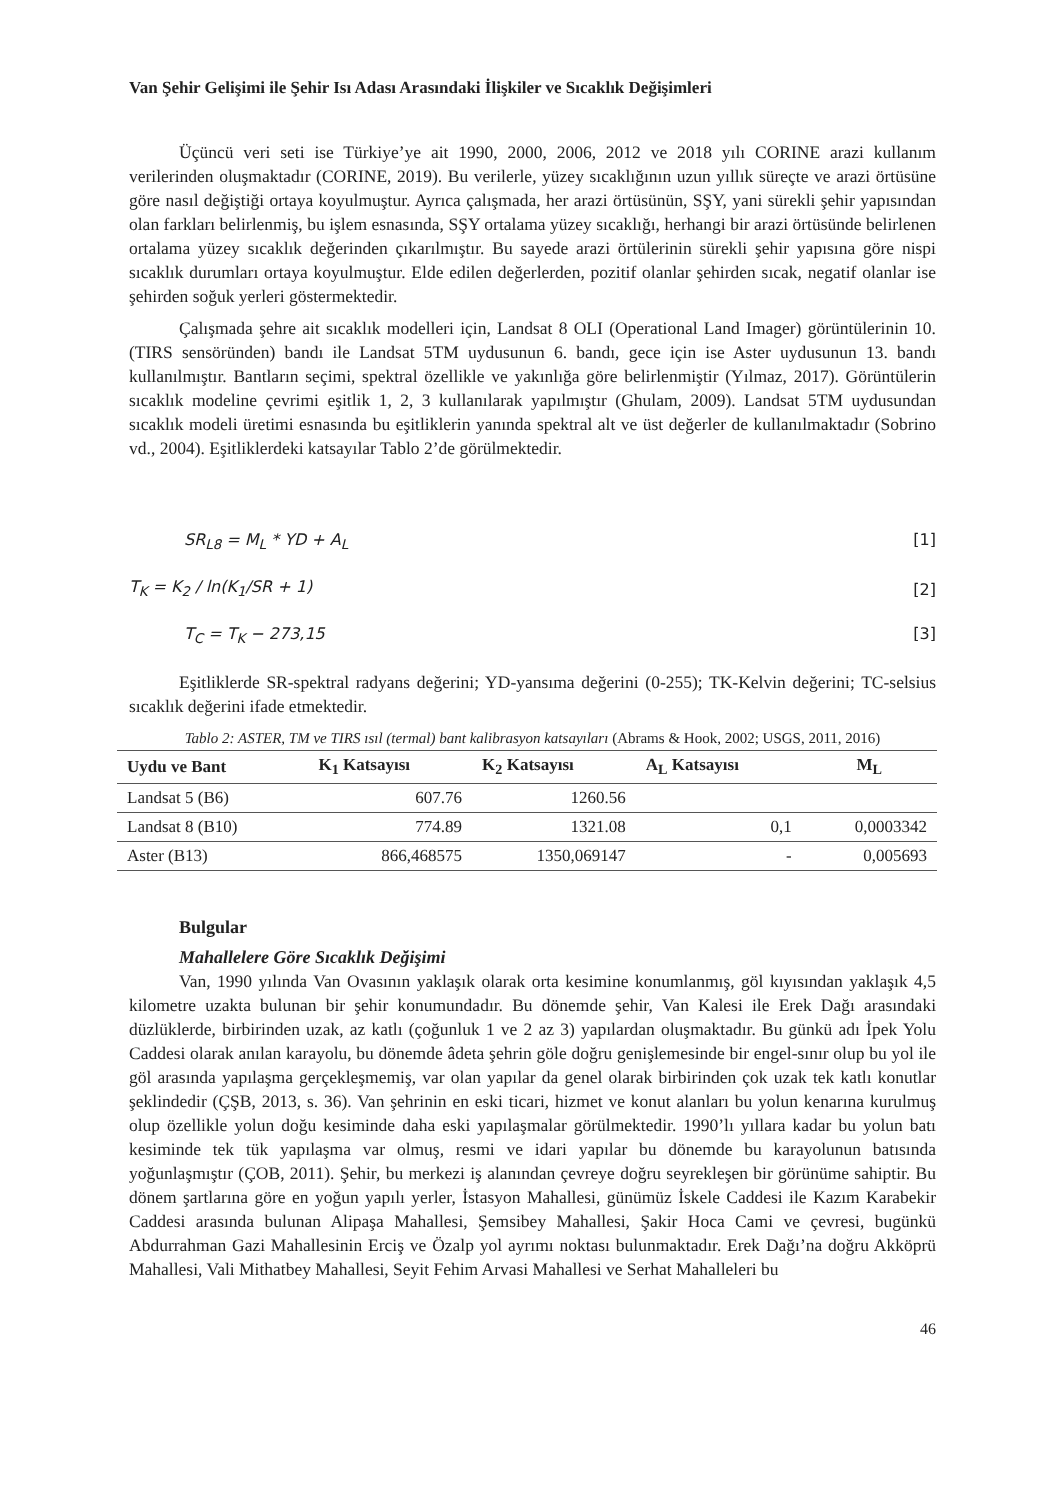Van Şehir Gelişimi ile Şehir Isı Adası Arasındaki İlişkiler ve Sıcaklık Değişimleri
Üçüncü veri seti ise Türkiye’ye ait 1990, 2000, 2006, 2012 ve 2018 yılı CORINE arazi kullanım verilerinden oluşmaktadır (CORINE, 2019). Bu verilerle, yüzey sıcaklığının uzun yıllık süreçte ve arazi örtüsüne göre nasıl değiştiği ortaya koyulmuştur. Ayrıca çalışmada, her arazi örtüsünün, SŞY, yani sürekli şehir yapısından olan farkları belirlenmiş, bu işlem esnasında, SŞY ortalama yüzey sıcaklığı, herhangi bir arazi örtüsünde belirlenen ortalama yüzey sıcaklık değerinden çıkarılmıştır. Bu sayede arazi örtülerinin sürekli şehir yapısına göre nispi sıcaklık durumları ortaya koyulmuştur. Elde edilen değerlerden, pozitif olanlar şehirden sıcak, negatif olanlar ise şehirden soğuk yerleri göstermektedir.
Çalışmada şehre ait sıcaklık modelleri için, Landsat 8 OLI (Operational Land Imager) görüntülerinin 10. (TIRS sensöründen) bandı ile Landsat 5TM uydusunun 6. bandı, gece için ise Aster uydusunun 13. bandı kullanılmıştır. Bantların seçimi, spektral özellikle ve yakınlığa göre belirlenmiştir (Yılmaz, 2017). Görüntülerin sıcaklık modeline çevrimi eşitlik 1, 2, 3 kullanılarak yapılmıştır (Ghulam, 2009). Landsat 5TM uydusundan sıcaklık modeli üretimi esnasında bu eşitliklerin yanında spektral alt ve üst değerler de kullanılmaktadır (Sobrino vd., 2004). Eşitliklerdeki katsayılar Tablo 2’de görülmektedir.
SR<sub>L8</sub> = M<sub>L</sub> * YD + A<sub>L</sub> [1]
T<sub>K</sub> = K<sub>2</sub> / ln(K<sub>1</sub>/SR + 1) [2]
T<sub>C</sub> = T<sub>K</sub> − 273,15 [3]
Eşitliklerde SR-spektral radyans değerini; YD-yansıma değerini (0-255); TK-Kelvin değerini; TC-selsius sıcaklık değerini ifade etmektedir.
Tablo 2: ASTER, TM ve TIRS ısıl (termal) bant kalibrasyon katsayıları (Abrams & Hook, 2002; USGS, 2011, 2016)
| Uydu ve Bant | K<sub>1</sub> Katsayısı | K<sub>2</sub> Katsayısı | A<sub>L</sub> Katsayısı | M<sub>L</sub> |
| --- | --- | --- | --- | --- |
| Landsat 5 (B6) | 607.76 | 1260.56 | | |
| Landsat 8 (B10) | 774.89 | 1321.08 | 0,1 | 0,0003342 |
| Aster (B13) | 866,468575 | 1350,069147 | - | 0,005693 |
Bulgular
Mahallelere Göre Sıcaklık Değişimi
Van, 1990 yılında Van Ovasının yaklaşık olarak orta kesimine konumlanmış, göl kıyısından yaklaşık 4,5 kilometre uzakta bulunan bir şehir konumundadır. Bu dönemde şehir, Van Kalesi ile Erek Dağı arasındaki düzlüklerde, birbirinden uzak, az katlı (çoğunluk 1 ve 2 az 3) yapılardan oluşmaktadır. Bu günkü adı İpek Yolu Caddesi olarak anılan karayolu, bu dönemde âdeta şehrin göle doğru genişlemesinde bir engel-sınır olup bu yol ile göl arasında yapılaşma gerçekleşmemiş, var olan yapılar da genel olarak birbirinden çok uzak tek katlı konutlar şeklindedir (ÇŞB, 2013, s. 36). Van şehrinin en eski ticari, hizmet ve konut alanları bu yolun kenarına kurulmuş olup özellikle yolun doğu kesiminde daha eski yapılaşmalar görülmektedir. 1990’lı yıllara kadar bu yolun batı kesiminde tek tük yapılaşma var olmuş, resmi ve idari yapılar bu dönemde bu karayolunun batısında yoğunlaşmıştır (ÇOB, 2011). Şehir, bu merkezi iş alanından çevreye doğru seyrekleşen bir görünüme sahiptir. Bu dönem şartlarına göre en yoğun yapılı yerler, İstasyon Mahallesi, günümüz İskele Caddesi ile Kazım Karabekir Caddesi arasında bulunan Alipaşa Mahallesi, Şemsibey Mahallesi, Şakir Hoca Cami ve çevresi, bugünkü Abdurrahman Gazi Mahallesinin Erciş ve Özalp yol ayrımı noktası bulunmaktadır. Erek Dağı’na doğru Akköprü Mahallesi, Vali Mithatbey Mahallesi, Seyit Fehim Arvasi Mahallesi ve Serhat Mahalleleri bu
46